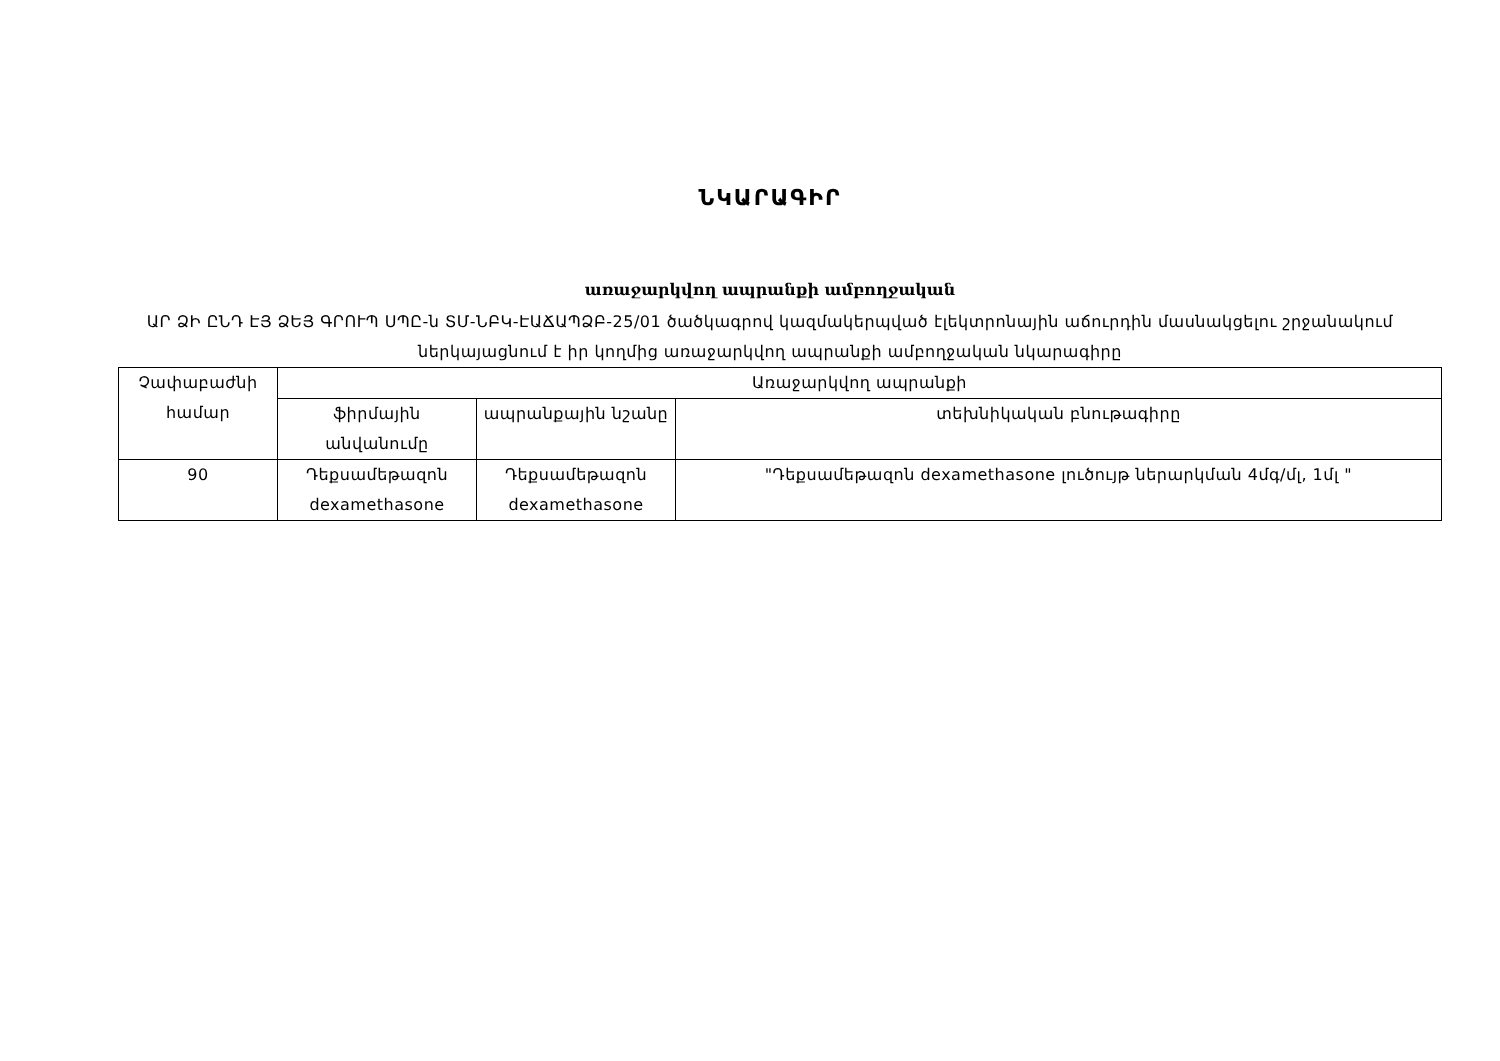ՆԿԱՐԱԳԻՐ
առաջարկվող ապրանքի ամբողջական
ԱՐ ՁԻ ԸՆԴ ԷՅ ՁԵՅ ԳՐՈՒՊ ՍՊԸ-ն ՏՄ-ՆԲԿ-ԷԱՃԱՊՁԲ-25/01 ծածկագրով կազմակերպված էլեկտրոնային աճուրդին մասնակցելու շրջանակում ներկայացնում է իր կողմից առաջարկվող ապրանքի ամբողջական նկարագիրը
| Չափաբաժնի համար | Առաջարկվող ապրանքի | | |
| --- | --- | --- | --- |
| | ֆիրմային անվանումը | ապրանքային նշանը | տեխնիկական բնութագիրը |
| 90 | Դեքսամեթազոն dexamethasone | Դեքսամեթազոն dexamethasone | "Դեքսամեթազոն dexamethasone լուծույթ ներարկման 4մգ/մլ, 1մլ " |